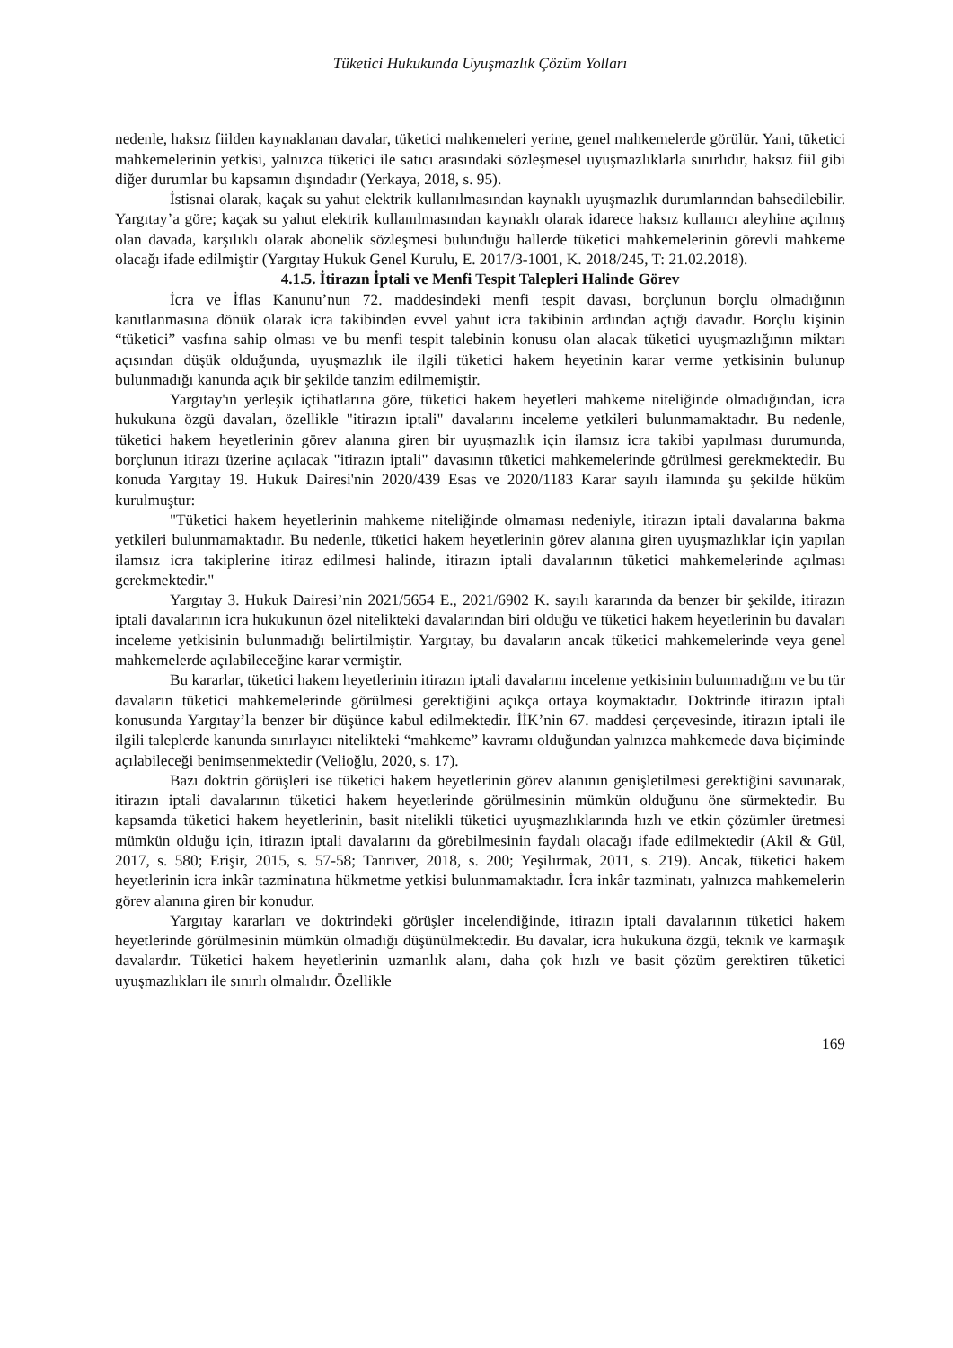Tüketici Hukukunda Uyuşmazlık Çözüm Yolları
nedenle, haksız fiilden kaynaklanan davalar, tüketici mahkemeleri yerine, genel mahkemelerde görülür. Yani, tüketici mahkemelerinin yetkisi, yalnızca tüketici ile satıcı arasındaki sözleşmesel uyuşmazlıklarla sınırlıdır, haksız fiil gibi diğer durumlar bu kapsamın dışındadır (Yerkaya, 2018, s. 95).
İstisnai olarak, kaçak su yahut elektrik kullanılmasından kaynaklı uyuşmazlık durumlarından bahsedilebilir. Yargıtay’a göre; kaçak su yahut elektrik kullanılmasından kaynaklı olarak idarece haksız kullanıcı aleyhine açılmış olan davada, karşılıklı olarak abonelik sözleşmesi bulunduğu hallerde tüketici mahkemelerinin görevli mahkeme olacağı ifade edilmiştir (Yargıtay Hukuk Genel Kurulu, E. 2017/3-1001, K. 2018/245, T: 21.02.2018).
4.1.5. İtirazın İptali ve Menfi Tespit Talepleri Halinde Görev
İcra ve İflas Kanunu’nun 72. maddesindeki menfi tespit davası, borçlunun borçlu olmadığının kanıtlanmasına dönük olarak icra takibinden evvel yahut icra takibinin ardından açtığı davadır. Borçlu kişinin “tüketici” vasfına sahip olması ve bu menfi tespit talebinin konusu olan alacak tüketici uyuşmazlığının miktarı açısından düşük olduğunda, uyuşmazlık ile ilgili tüketici hakem heyetinin karar verme yetkisinin bulunup bulunmadığı kanunda açık bir şekilde tanzim edilmemiştir.
Yargıtay'ın yerleşik içtihatlarına göre, tüketici hakem heyetleri mahkeme niteliğinde olmadığından, icra hukukuna özgü davaları, özellikle "itirazın iptali" davalarını inceleme yetkileri bulunmamaktadır. Bu nedenle, tüketici hakem heyetlerinin görev alanına giren bir uyuşmazlık için ilamsız icra takibi yapılması durumunda, borçlunun itirazı üzerine açılacak "itirazın iptali" davasının tüketici mahkemelerinde görülmesi gerekmektedir. Bu konuda Yargıtay 19. Hukuk Dairesi'nin 2020/439 Esas ve 2020/1183 Karar sayılı ilamında şu şekilde hüküm kurulmuştur:
"Tüketici hakem heyetlerinin mahkeme niteliğinde olmaması nedeniyle, itirazın iptali davalarına bakma yetkileri bulunmamaktadır. Bu nedenle, tüketici hakem heyetlerinin görev alanına giren uyuşmazlıklar için yapılan ilamsız icra takiplerine itiraz edilmesi halinde, itirazın iptali davalarının tüketici mahkemelerinde açılması gerekmektedir."
Yargıtay 3. Hukuk Dairesi’nin 2021/5654 E., 2021/6902 K. sayılı kararında da benzer bir şekilde, itirazın iptali davalarının icra hukukunun özel nitelikteki davalarından biri olduğu ve tüketici hakem heyetlerinin bu davaları inceleme yetkisinin bulunmadığı belirtilmiştir. Yargıtay, bu davaların ancak tüketici mahkemelerinde veya genel mahkemelerde açılabileceğine karar vermiştir.
Bu kararlar, tüketici hakem heyetlerinin itirazın iptali davalarını inceleme yetkisinin bulunmadığını ve bu tür davaların tüketici mahkemelerinde görülmesi gerektiğini açıkça ortaya koymaktadır. Doktrinde itirazın iptali konusunda Yargıtay’la benzer bir düşünce kabul edilmektedir. İİK’nin 67. maddesi çerçevesinde, itirazın iptali ile ilgili taleplerde kanunda sınırlayıcı nitelikteki “mahkeme” kavramı olduğundan yalnızca mahkemede dava biçiminde açılabileceği benimsenmektedir (Velioğlu, 2020, s. 17).
Bazı doktrin görüşleri ise tüketici hakem heyetlerinin görev alanının genişletilmesi gerektiğini savunarak, itirazın iptali davalarının tüketici hakem heyetlerinde görülmesinin mümkün olduğunu öne sürmektedir. Bu kapsamda tüketici hakem heyetlerinin, basit nitelikli tüketici uyuşmazlıklarında hızlı ve etkin çözümler üretmesi mümkün olduğu için, itirazın iptali davalarını da görebilmesinin faydalı olacağı ifade edilmektedir (Akil & Gül, 2017, s. 580; Erişir, 2015, s. 57-58; Tanrıver, 2018, s. 200; Yeşilırmak, 2011, s. 219). Ancak, tüketici hakem heyetlerinin icra inkâr tazminatına hükmetme yetkisi bulunmamaktadır. İcra inkâr tazminatı, yalnızca mahkemelerin görev alanına giren bir konudur.
Yargıtay kararları ve doktrindeki görüşler incelendiğinde, itirazın iptali davalarının tüketici hakem heyetlerinde görülmesinin mümkün olmadığı düşünülmektedir. Bu davalar, icra hukukuna özgü, teknik ve karmaşık davalardır. Tüketici hakem heyetlerinin uzmanlık alanı, daha çok hızlı ve basit çözüm gerektiren tüketici uyuşmazlıkları ile sınırlı olmalıdır. Özellikle
169